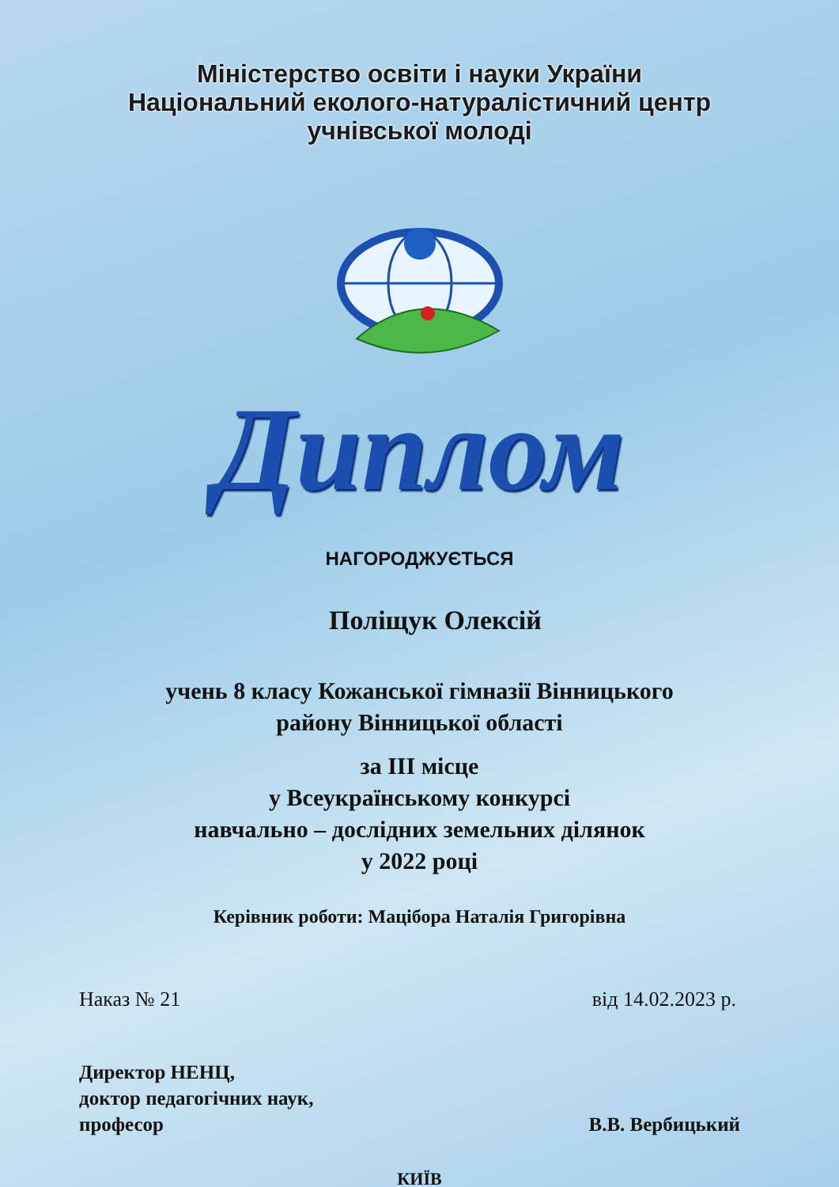Міністерство освіти і науки України
Національний еколого-натуралістичний центр
учнівської молоді
Диплом
НАГОРОДЖУЄТЬСЯ
Поліщук Олексій
учень 8 класу Кожанської гімназії Вінницького
району Вінницької області
за ІІІ місце
у Всеукраїнському конкурсі
навчально – дослідних земельних ділянок
у 2022 році
Керівник роботи: Мацібора Наталія Григорівна
Наказ № 21 від 14.02.2023 р.
Директор НЕНЦ,
доктор педагогічних наук,
професор
В.В. Вербицький
КИЇВ